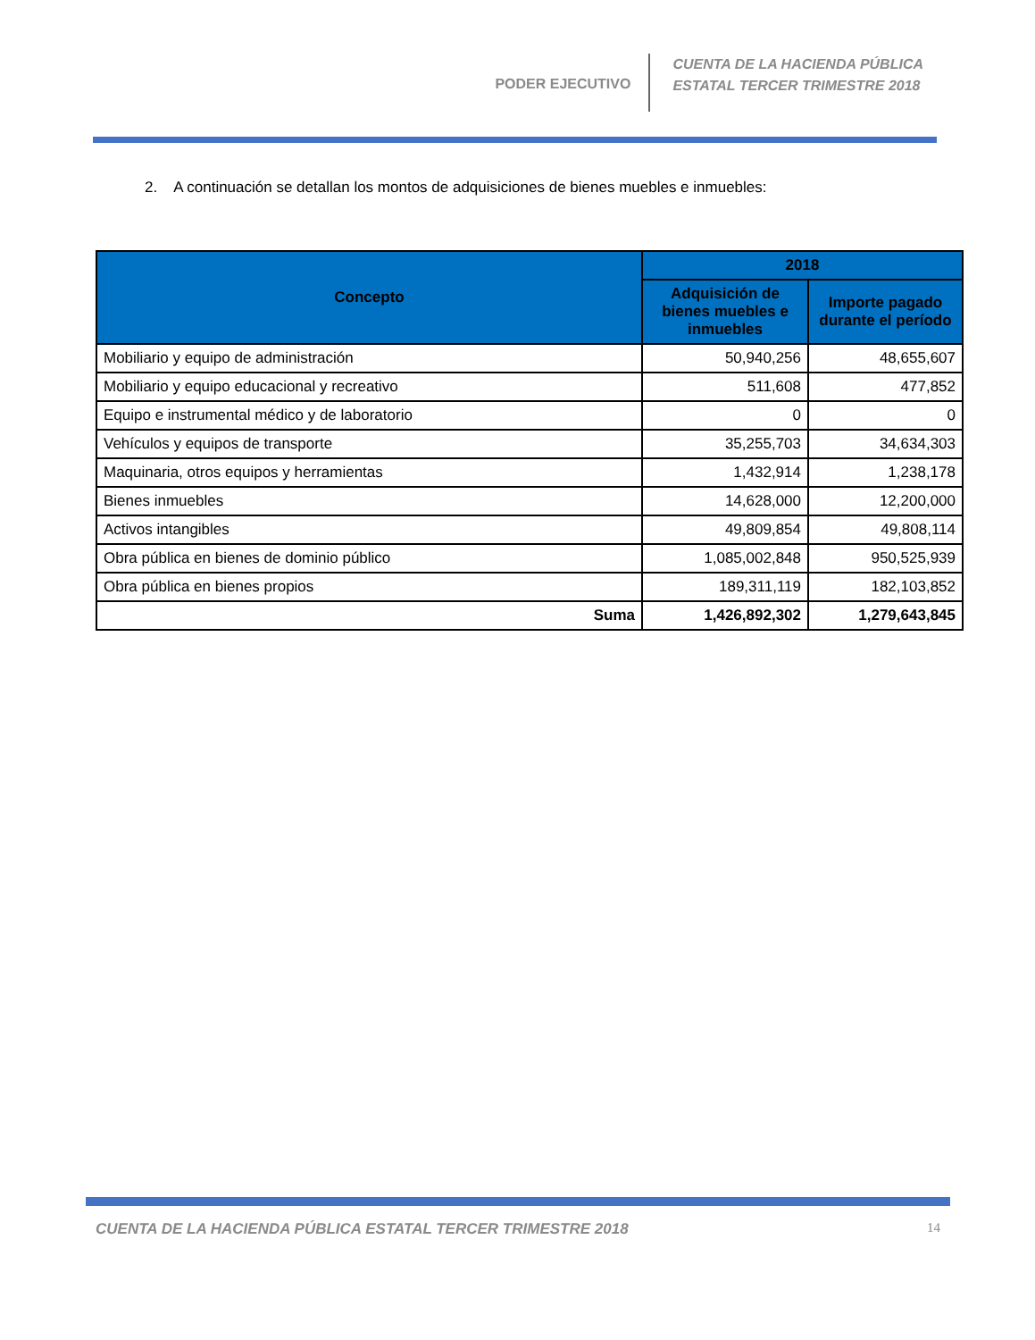PODER EJECUTIVO
CUENTA DE LA HACIENDA PÚBLICA
ESTATAL TERCER TRIMESTRE 2018
2. A continuación se detallan los montos de adquisiciones de bienes muebles e inmuebles:
| Concepto | 2018 | |
| --- | --- | --- |
| | Adquisición de bienes muebles e inmuebles | Importe pagado durante el período |
| Mobiliario y equipo de administración | 50,940,256 | 48,655,607 |
| Mobiliario y equipo educacional y recreativo | 511,608 | 477,852 |
| Equipo e instrumental médico y de laboratorio | 0 | 0 |
| Vehículos y equipos de transporte | 35,255,703 | 34,634,303 |
| Maquinaria, otros equipos y herramientas | 1,432,914 | 1,238,178 |
| Bienes inmuebles | 14,628,000 | 12,200,000 |
| Activos intangibles | 49,809,854 | 49,808,114 |
| Obra pública en bienes de dominio público | 1,085,002,848 | 950,525,939 |
| Obra pública en bienes propios | 189,311,119 | 182,103,852 |
| Suma | 1,426,892,302 | 1,279,643,845 |
CUENTA DE LA HACIENDA PÚBLICA ESTATAL TERCER TRIMESTRE 2018 14